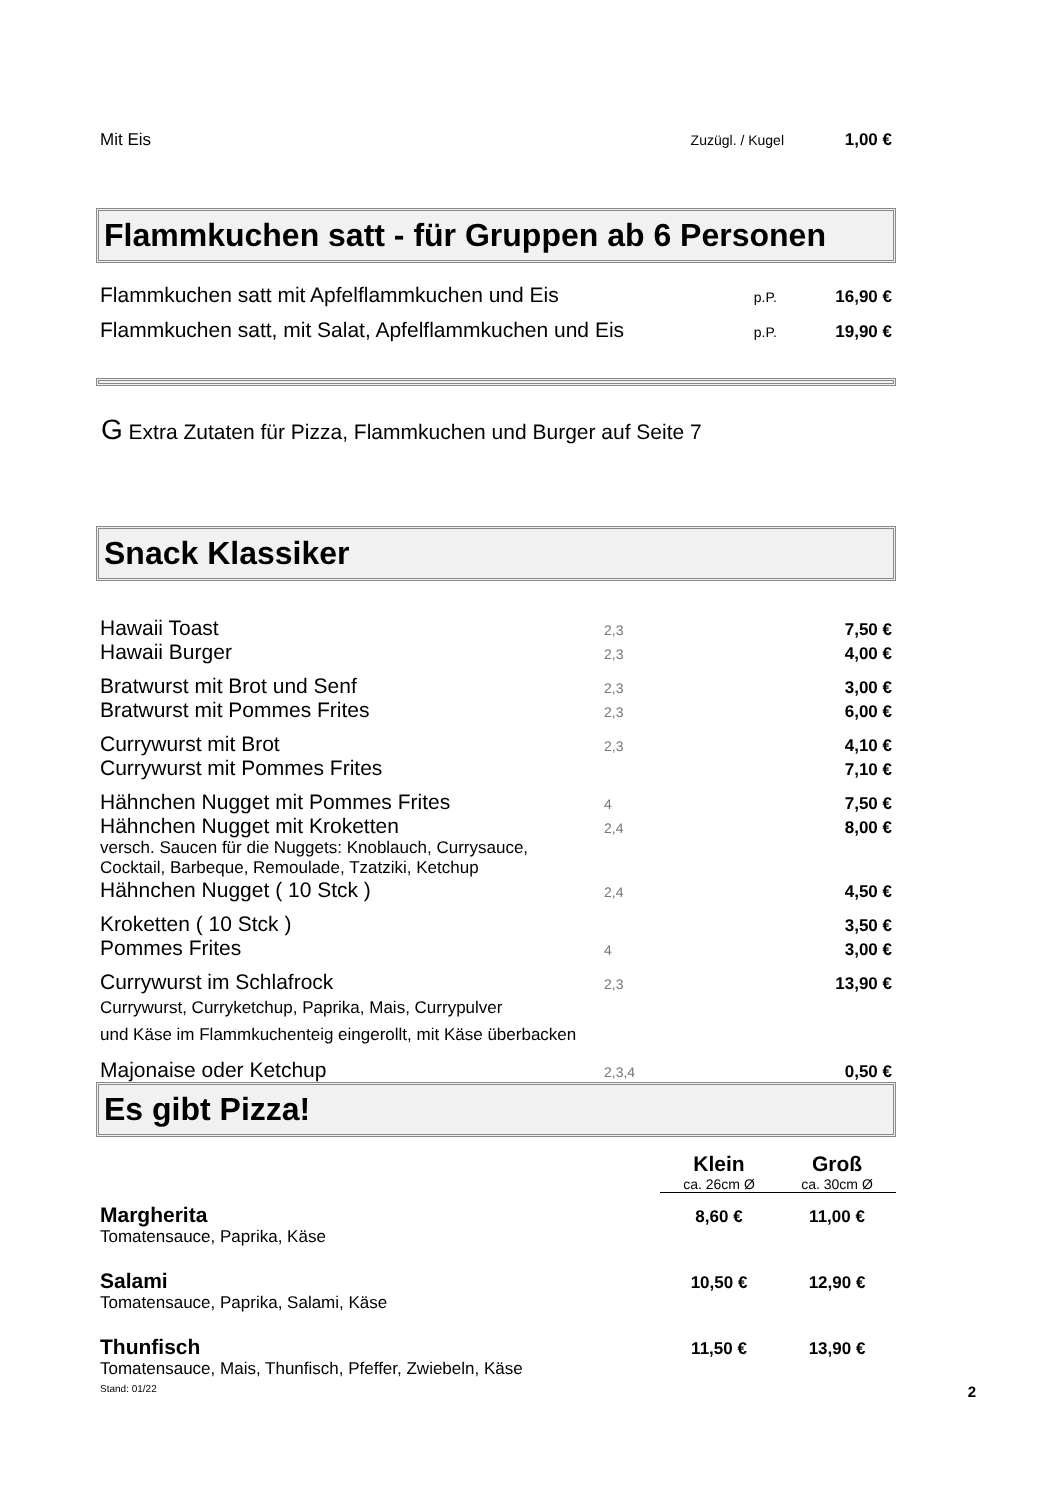| Mit Eis | Zuzügl. / Kugel | 1,00 € |
Flammkuchen satt - für Gruppen ab 6 Personen
| Flammkuchen satt mit Apfelflammkuchen und Eis | p.P. | 16,90 € |
| Flammkuchen satt, mit Salat, Apfelflammkuchen und Eis | p.P. | 19,90 € |
G Extra Zutaten für Pizza, Flammkuchen und Burger auf Seite 7
Snack Klassiker
| Hawaii Toast | 2,3 | 7,50 € |
| Hawaii Burger | 2,3 | 4,00 € |
| Bratwurst mit Brot und Senf | 2,3 | 3,00 € |
| Bratwurst mit Pommes Frites | 2,3 | 6,00 € |
| Currywurst mit Brot | 2,3 | 4,10 € |
| Currywurst mit Pommes Frites | | 7,10 € |
| Hähnchen Nugget mit Pommes Frites | 4 | 7,50 € |
| Hähnchen Nugget mit Kroketten | 2,4 | 8,00 € |
| versch. Saucen für die Nuggets: Knoblauch, Currysauce, Cocktail, Barbeque, Remoulade, Tzatziki, Ketchup | | |
| Hähnchen Nugget ( 10 Stck ) | 2,4 | 4,50 € |
| Kroketten ( 10 Stck ) | | 3,50 € |
| Pommes Frites | 4 | 3,00 € |
| Currywurst im Schlafrock | 2,3 | 13,90 € |
| Currywurst, Curryketchup, Paprika, Mais, Currypulver und Käse im Flammkuchenteig eingerollt, mit Käse überbacken | | |
| Majonaise oder Ketchup | 2,3,4 | 0,50 € |
Es gibt Pizza!
| | Klein | Groß |
| | ca. 26cm Ø | ca. 30cm Ø |
| Margherita | 8,60 € | 11,00 € |
| Tomatensauce, Paprika, Käse | | |
| Salami | 10,50 € | 12,90 € |
| Tomatensauce, Paprika, Salami, Käse | | |
| Thunfisch | 11,50 € | 13,90 € |
| Tomatensauce, Mais, Thunfisch, Pfeffer, Zwiebeln, Käse | | |
Stand: 01/22 2